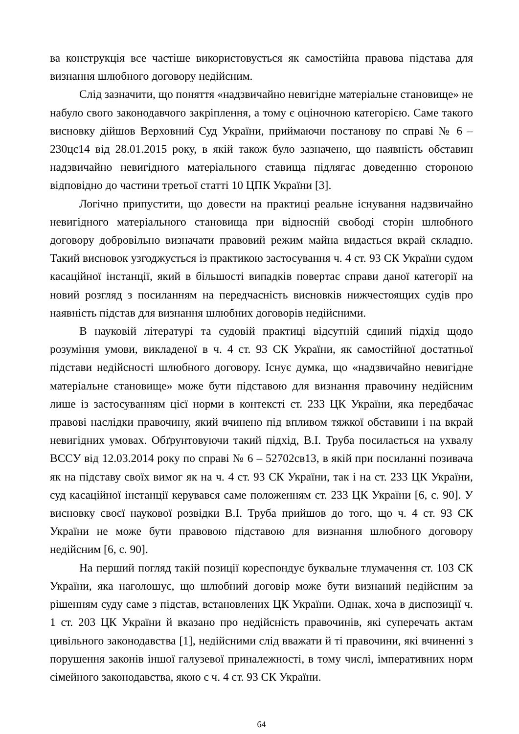ва конструкція все частіше використовується як самостійна правова підстава для визнання шлюбного договору недійсним.
Слід зазначити, що поняття «надзвичайно невигідне матеріальне становище» не набуло свого законодавчого закріплення, а тому є оціночною категорією. Саме такого висновку дійшов Верховний Суд України, приймаючи постанову по справі № 6 – 230цс14 від 28.01.2015 року, в якій також було зазначено, що наявність обставин надзвичайно невигідного матеріального ставища підлягає доведенню стороною відповідно до частини третьої статті 10 ЦПК України [3].
Логічно припустити, що довести на практиці реальне існування надзвичайно невигідного матеріального становища при відносній свободі сторін шлюбного договору добровільно визначати правовий режим майна видається вкрай складно. Такий висновок узгоджується із практикою застосування ч. 4 ст. 93 СК України судом касаційної інстанції, який в більшості випадків повертає справи даної категорії на новий розгляд з посиланням на передчасність висновків нижчестоящих судів про наявність підстав для визнання шлюбних договорів недійсними.
В науковій літературі та судовій практиці відсутній єдиний підхід щодо розуміння умови, викладеної в ч. 4 ст. 93 СК України, як самостійної достатньої підстави недійсності шлюбного договору. Існує думка, що «надзвичайно невигідне матеріальне становище» може бути підставою для визнання правочину недійсним лише із застосуванням цієї норми в контексті ст. 233 ЦК України, яка передбачає правові наслідки правочину, який вчинено під впливом тяжкої обставини і на вкрай невигідних умовах. Обґрунтовуючи такий підхід, В.І. Труба посилається на ухвалу ВССУ від 12.03.2014 року по справі № 6 – 52702св13, в якій при посиланні позивача як на підставу своїх вимог як на ч. 4 ст. 93 СК України, так і на ст. 233 ЦК України, суд касаційної інстанції керувався саме положенням ст. 233 ЦК України [6, с. 90]. У висновку своєї наукової розвідки В.І. Труба прийшов до того, що ч. 4 ст. 93 СК України не може бути правовою підставою для визнання шлюбного договору недійсним [6, с. 90].
На перший погляд такій позиції кореспондує буквальне тлумачення ст. 103 СК України, яка наголошує, що шлюбний договір може бути визнаний недійсним за рішенням суду саме з підстав, встановлених ЦК України. Однак, хоча в диспозиції ч. 1 ст. 203 ЦК України й вказано про недійсність правочинів, які суперечать актам цивільного законодавства [1], недійсними слід вважати й ті правочини, які вчиненні з порушення законів іншої галузевої приналежності, в тому числі, імперативних норм сімейного законодавства, якою є ч. 4 ст. 93 СК України.
64